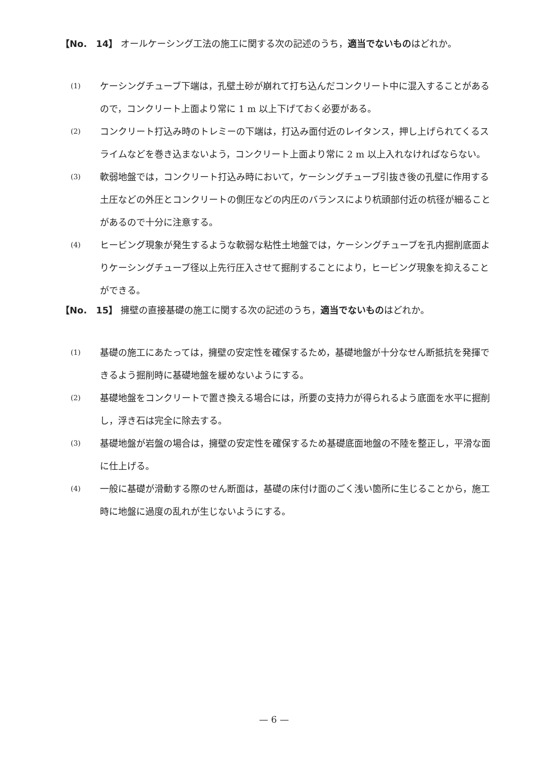【No.　14】 オールケーシング工法の施工に関する次の記述のうち，適当でないものはどれか。
(1) ケーシングチューブ下端は，孔壁土砂が崩れて打ち込んだコンクリート中に混入することがあるので，コンクリート上面より常に 1 m 以上下げておく必要がある。
(2) コンクリート打込み時のトレミーの下端は，打込み面付近のレイタンス，押し上げられてくるスライムなどを巻き込まないよう，コンクリート上面より常に 2 m 以上入れなければならない。
(3) 軟弱地盤では，コンクリート打込み時において，ケーシングチューブ引抜き後の孔壁に作用する土圧などの外圧とコンクリートの側圧などの内圧のバランスにより杭頭部付近の杭径が細ることがあるので十分に注意する。
(4) ヒービング現象が発生するような軟弱な粘性土地盤では，ケーシングチューブを孔内掘削底面よりケーシングチューブ径以上先行圧入させて掘削することにより，ヒービング現象を抑えることができる。
【No.　15】 擁壁の直接基礎の施工に関する次の記述のうち，適当でないものはどれか。
(1) 基礎の施工にあたっては，擁壁の安定性を確保するため，基礎地盤が十分なせん断抵抗を発揮できるよう掘削時に基礎地盤を緩めないようにする。
(2) 基礎地盤をコンクリートで置き換える場合には，所要の支持力が得られるよう底面を水平に掘削し，浮き石は完全に除去する。
(3) 基礎地盤が岩盤の場合は，擁壁の安定性を確保するため基礎底面地盤の不陸を整正し，平滑な面に仕上げる。
(4) 一般に基礎が滑動する際のせん断面は，基礎の床付け面のごく浅い箇所に生じることから，施工時に地盤に過度の乱れが生じないようにする。
— 6 —